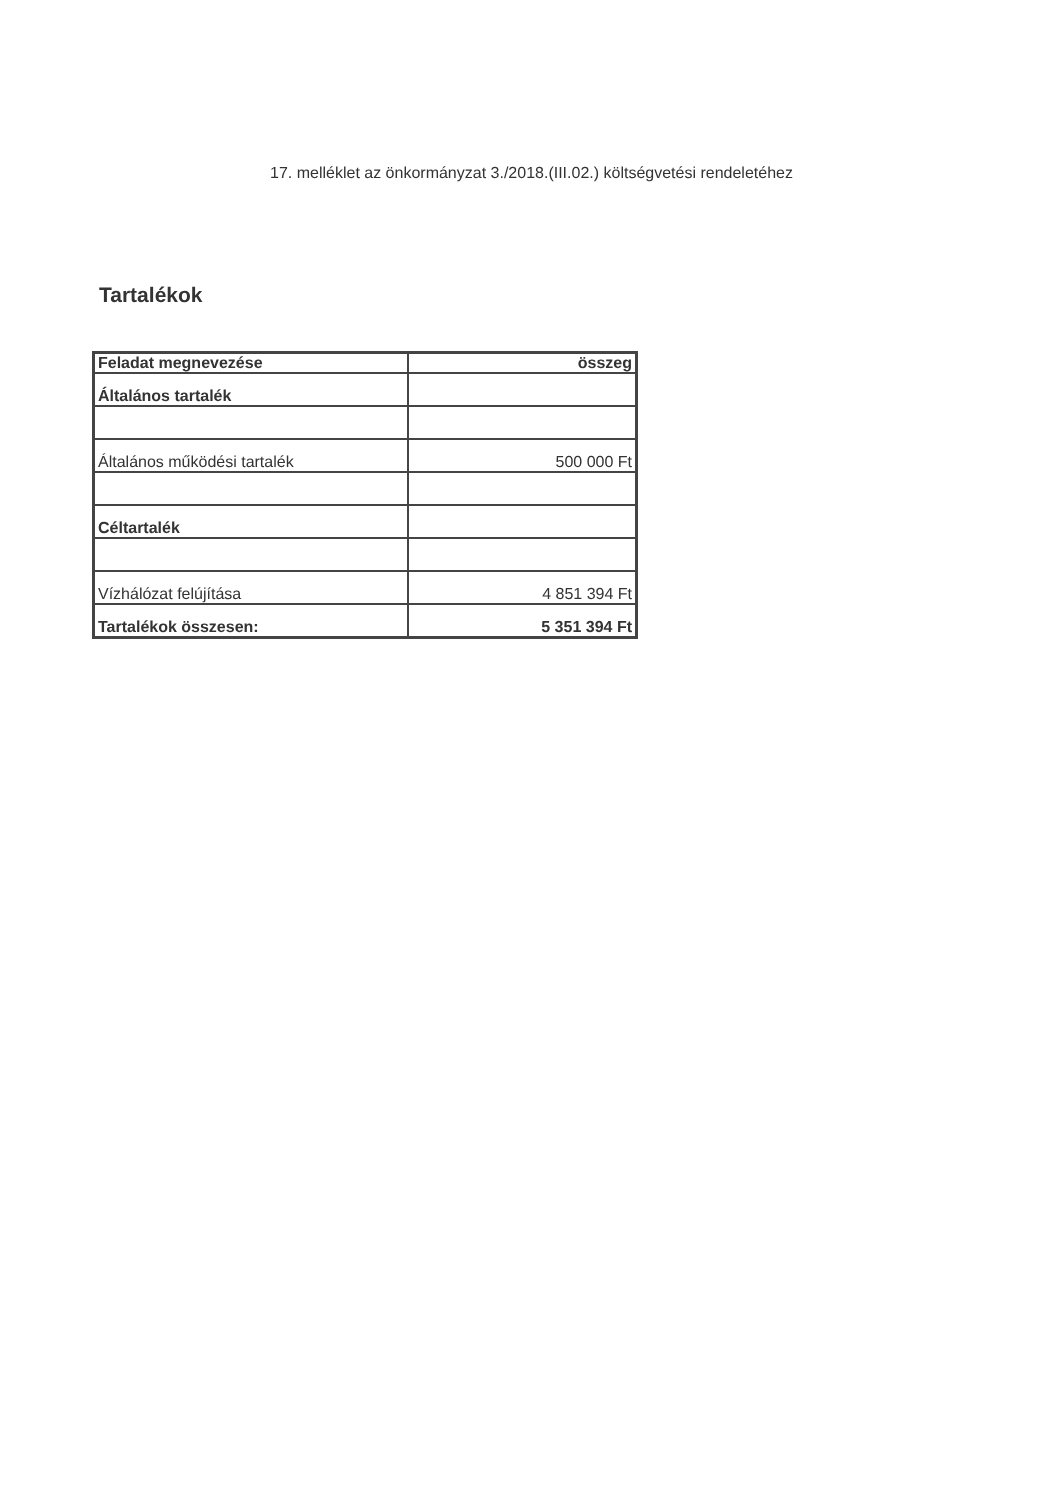17. melléklet az önkormányzat 3./2018.(III.02.) költségvetési rendeletéhez
Tartalékok
| Feladat megnevezése | összeg |
| --- | --- |
| Általános tartalék | |
| Általános működési tartalék | 500 000 Ft |
| Céltartalék | |
| Vízhálózat felújítása | 4 851 394 Ft |
| Tartalékok összesen: | 5 351 394 Ft |